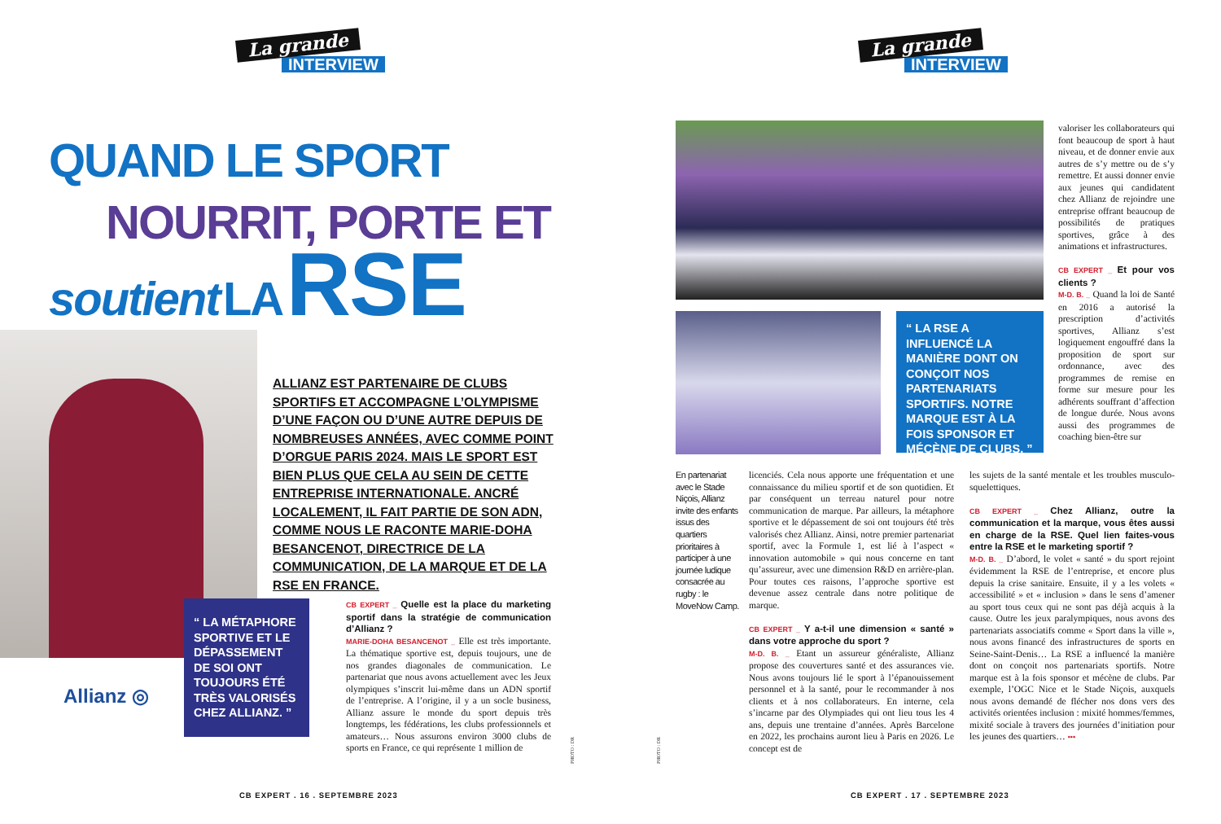La grande
INTERVIEW
QUAND LE SPORT
NOURRIT, PORTE ET
soutient LA RSE
ALLIANZ EST PARTENAIRE DE CLUBS SPORTIFS ET ACCOMPAGNE L’OLYMPISME D’UNE FAÇON OU D’UNE AUTRE DEPUIS DE NOMBREUSES ANNÉES, AVEC COMME POINT D’ORGUE PARIS 2024. MAIS LE SPORT EST BIEN PLUS QUE CELA AU SEIN DE CETTE ENTREPRISE INTERNATIONALE. ANCRÉ LOCALEMENT, IL FAIT PARTIE DE SON ADN, COMME NOUS LE RACONTE MARIE-DOHA BESANCENOT, DIRECTRICE DE LA COMMUNICATION, DE LA MARQUE ET DE LA RSE EN FRANCE.
Allianz ◎
“ LA MÉTAPHORE SPORTIVE ET LE DÉPASSEMENT DE SOI ONT TOUJOURS ÉTÉ TRÈS VALORISÉS CHEZ ALLIANZ. ”
CB EXPERT _ Quelle est la place du marketing sportif dans la stratégie de communication d’Allianz ?
MARIE-DOHA BESANCENOT _ Elle est très importante. La thématique sportive est, depuis toujours, une de nos grandes diagonales de communication. Le partenariat que nous avons actuellement avec les Jeux olympiques s’inscrit lui-même dans un ADN sportif de l’entreprise. A l’origine, il y a un socle business, Allianz assure le monde du sport depuis très longtemps, les fédérations, les clubs professionnels et amateurs… Nous assurons environ 3000 clubs de sports en France, ce qui représente 1 million de
PHOTO : DR
CB EXPERT . 16 . SEPTEMBRE 2023
PHOTO : DR
La grande
INTERVIEW
valoriser les collaborateurs qui font beaucoup de sport à haut niveau, et de donner envie aux autres de s’y mettre ou de s’y remettre. Et aussi donner envie aux jeunes qui candidatent chez Allianz de rejoindre une entreprise offrant beaucoup de possibilités de pratiques sportives, grâce à des animations et infrastructures.
CB EXPERT _ Et pour vos clients ?
M-D. B. _ Quand la loi de Santé en 2016 a autorisé la prescription d’activités sportives, Allianz s’est logiquement engouffré dans la proposition de sport sur ordonnance, avec des programmes de remise en forme sur mesure pour les adhérents souffrant d’affection de longue durée. Nous avons aussi des programmes de coaching bien-être sur
“ LA RSE A INFLUENCÉ LA MANIÈRE DONT ON CONÇOIT NOS PARTENARIATS SPORTIFS. NOTRE MARQUE EST À LA FOIS SPONSOR ET MÉCÈNE DE CLUBS. ”
En partenariat avec le Stade Niçois, Allianz invite des enfants issus des quartiers prioritaires à participer à une journée ludique consacrée au rugby : le MoveNow Camp.
licenciés. Cela nous apporte une fréquentation et une connaissance du milieu sportif et de son quotidien. Et par conséquent un terreau naturel pour notre communication de marque. Par ailleurs, la métaphore sportive et le dépassement de soi ont toujours été très valorisés chez Allianz. Ainsi, notre premier partenariat sportif, avec la Formule 1, est lié à l’aspect « innovation automobile » qui nous concerne en tant qu’assureur, avec une dimension R&D en arrière-plan. Pour toutes ces raisons, l’approche sportive est devenue assez centrale dans notre politique de marque.
CB EXPERT _ Y a-t-il une dimension « santé » dans votre approche du sport ?
M-D. B. _ Etant un assureur généraliste, Allianz propose des couvertures santé et des assurances vie. Nous avons toujours lié le sport à l’épanouissement personnel et à la santé, pour le recommander à nos clients et à nos collaborateurs. En interne, cela s’incarne par des Olympiades qui ont lieu tous les 4 ans, depuis une trentaine d’années. Après Barcelone en 2022, les prochains auront lieu à Paris en 2026. Le concept est de
les sujets de la santé mentale et les troubles musculo-squelettiques.
CB EXPERT _ Chez Allianz, outre la communication et la marque, vous êtes aussi en charge de la RSE. Quel lien faites-vous entre la RSE et le marketing sportif ?
M-D. B. _ D’abord, le volet « santé » du sport rejoint évidemment la RSE de l’entreprise, et encore plus depuis la crise sanitaire. Ensuite, il y a les volets « accessibilité » et « inclusion » dans le sens d’amener au sport tous ceux qui ne sont pas déjà acquis à la cause. Outre les jeux paralympiques, nous avons des partenariats associatifs comme « Sport dans la ville », nous avons financé des infrastructures de sports en Seine-Saint-Denis… La RSE a influencé la manière dont on conçoit nos partenariats sportifs. Notre marque est à la fois sponsor et mécène de clubs. Par exemple, l’OGC Nice et le Stade Niçois, auxquels nous avons demandé de flécher nos dons vers des activités orientées inclusion : mixité hommes/femmes, mixité sociale à travers des journées d’initiation pour les jeunes des quartiers… •••
CB EXPERT . 17 . SEPTEMBRE 2023